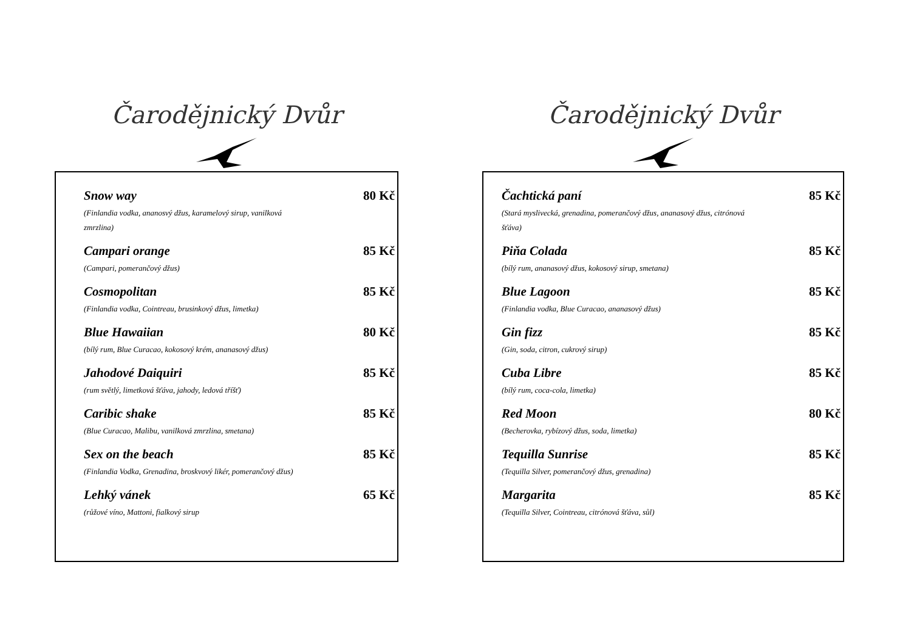Čarodějnický Dvůr
Snow way 80 Kč
(Finlandia vodka, ananosvý džus, karamelový sirup, vanilková
zmrzlina)
Campari orange 85 Kč
(Campari, pomerančový džus)
Cosmopolitan 85 Kč
(Finlandia vodka, Cointreau, brusinkový džus, limetka)
Blue Hawaiian 80 Kč
(bílý rum, Blue Curacao, kokosový krém, ananasový džus)
Jahodové Daiquiri 85 Kč
(rum světlý, limetková šťáva, jahody, ledová tříšť)
Caribic shake 85 Kč
(Blue Curacao, Malibu, vanilková zmrzlina, smetana)
Sex on the beach 85 Kč
(Finlandia Vodka, Grenadina, broskvový likér, pomerančový džus)
Lehký vánek 65 Kč
(růžové víno, Mattoni, fialkový sirup
Čarodějnický Dvůr
Čachtická paní 85 Kč
(Stará myslivecká, grenadina, pomerančový džus, ananasový džus, citrónová
šťáva)
Piňa Colada 85 Kč
(bílý rum, ananasový džus, kokosový sirup, smetana)
Blue Lagoon 85 Kč
(Finlandia vodka, Blue Curacao, ananasový džus)
Gin fizz 85 Kč
(Gin, soda, citron, cukrový sirup)
Cuba Libre 85 Kč
(bílý rum, coca-cola, limetka)
Red Moon 80 Kč
(Becherovka, rybízový džus, soda, limetka)
Tequilla Sunrise 85 Kč
(Tequilla Silver, pomerančový džus, grenadina)
Margarita 85 Kč
(Tequilla Silver, Cointreau, citrónová šťáva, sůl)